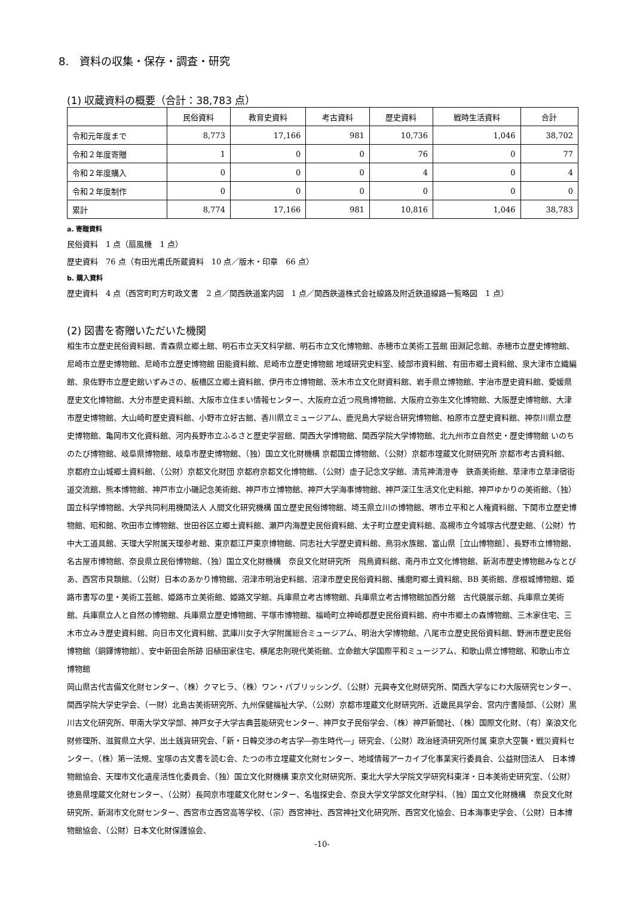8.　資料の収集・保存・調査・研究
(1) 収蔵資料の概要（合計：38,783 点）
| | 民俗資料 | 教育史資料 | 考古資料 | 歴史資料 | 戦時生活資料 | 合計 |
| --- | --- | --- | --- | --- | --- | --- |
| 令和元年度まで | 8,773 | 17,166 | 981 | 10,736 | 1,046 | 38,702 |
| 令和２年度寄贈 | 1 | 0 | 0 | 76 | 0 | 77 |
| 令和２年度購入 | 0 | 0 | 0 | 4 | 0 | 4 |
| 令和２年度制作 | 0 | 0 | 0 | 0 | 0 | 0 |
| 累計 | 8,774 | 17,166 | 981 | 10,816 | 1,046 | 38,783 |
a. 寄贈資料
民俗資料　1 点（扇風機　1 点）
歴史資料　76 点（有田光甫氏所蔵資料　10 点／版木・印章　66 点）
b. 購入資料
歴史資料　4 点（西宮町町方町政文書　2 点／関西鉄道案内図　1 点／関西鉄道株式会社線路及附近鉄道線路一覧略図　1 点）
(2) 図書を寄贈いただいた機関
相生市立歴史民俗資料館、青森県立郷土館、明石市立天文科学館、明石市立文化博物館、赤穂市立美術工芸館 田淵記念館、赤穂市立歴史博物館、尼崎市立歴史博物館、尼崎市立歴史博物館 田能資料館、尼崎市立歴史博物館 地域研究史料室、綾部市資料館、有田市郷土資料館、泉大津市立織編館、泉佐野市立歴史館いずみさの、板橋区立郷土資料館、伊丹市立博物館、茨木市立文化財資料館、岩手県立博物館、宇治市歴史資料館、愛媛県歴史文化博物館、大分市歴史資料館、大阪市立住まい情報センター、大阪府立近つ飛鳥博物館、大阪府立弥生文化博物館、大阪歴史博物館、大津市歴史博物館、大山崎町歴史資料館、小野市立好古館、香川県立ミュージアム、鹿児島大学総合研究博物館、柏原市立歴史資料館、神奈川県立歴史博物館、亀岡市文化資料館、河内長野市立ふるさと歴史学習館、関西大学博物館、関西学院大学博物館、北九州市立自然史・歴史博物館 いのちのたび博物館、岐阜県博物館、岐阜市歴史博物館、（独）国立文化財機構 京都国立博物館、（公財）京都市埋蔵文化財研究所 京都市考古資料館、京都府立山城郷土資料館、（公財）京都文化財団 京都府京都文化博物館、（公財）虚子記念文学館、清荒神清澄寺　鉄斎美術館、草津市立草津宿街道交流館、熊本博物館、神戸市立小磯記念美術館、神戸市立博物館、神戸大学海事博物館、神戸深江生活文化史料館、神戸ゆかりの美術館、（独）国立科学博物館、大学共同利用機関法人 人間文化研究機構 国立歴史民俗博物館、埼玉県立川の博物館、堺市立平和と人権資料館、下関市立歴史博物館、昭和館、吹田市立博物館、世田谷区立郷土資料館、瀬戸内海歴史民俗資料館、太子町立歴史資料館、高槻市立今城塚古代歴史館、（公財）竹中大工道具館、天理大学附属天理参考館、東京都江戸東京博物館、同志社大学歴史資料館、鳥羽水族館、富山県［立山博物館］、長野市立博物館、名古屋市博物館、奈良県立民俗博物館、（独）国立文化財機構　奈良文化財研究所　飛鳥資料館、南丹市立文化博物館、新潟市歴史博物館みなとぴあ、西宮市貝類館、（公財）日本のあかり博物館、沼津市明治史料館、沼津市歴史民俗資料館、播磨町郷土資料館、BB 美術館、彦根城博物館、姫路市書写の里・美術工芸館、姫路市立美術館、姫路文学館、兵庫県立考古博物館、兵庫県立考古博物館加西分館　古代鏡展示館、兵庫県立美術館、兵庫県立人と自然の博物館、兵庫県立歴史博物館、平塚市博物館、福崎町立神崎郡歴史民俗資料館、府中市郷土の森博物館、三木家住宅、三木市立みき歴史資料館、向日市文化資料館、武庫川女子大学附属総合ミュージアム、明治大学博物館、八尾市立歴史民俗資料館、野洲市歴史民俗博物館（銅鐸博物館）、安中新田会所跡 旧植田家住宅、横尾忠則現代美術館、立命館大学国際平和ミュージアム、和歌山県立博物館、和歌山市立博物館
岡山県古代吉備文化財センター、（株）クマヒラ、（株）ワン・パブリッシング、（公財）元興寺文化財研究所、関西大学なにわ大阪研究センター、関西学院大学史学会、（一財）北島古美術研究所、九州保健福祉大学、（公財）京都市埋蔵文化財研究所、近畿民具学会、宮内庁書陵部、（公財）黒川古文化研究所、甲南大学文学部、神戸女子大学古典芸能研究センター、神戸女子民俗学会、（株）神戸新聞社、（株）国際文化財、（有）楽浪文化財修理所、滋賀県立大学、出土銭貨研究会、「新・日韓交渉の考古学―弥生時代―」研究会、（公財）政治経済研究所付属 東京大空襲・戦災資料センター、（株）第一法規、宝塚の古文書を読む会、たつの市立埋蔵文化財センター、地域情報アーカイブ化事業実行委員会、公益財団法人　日本博物館協会、天理市文化遺産活性化委員会、（独）国立文化財機構 東京文化財研究所、東北大学大学院文学研究科東洋・日本美術史研究室、（公財）徳島県埋蔵文化財センター、（公財）長岡京市埋蔵文化財センター、名塩探史会、奈良大学文学部文化財学科、（独）国立文化財機構　奈良文化財研究所、新潟市文化財センター、西宮市立西宮高等学校、（宗）西宮神社、西宮神社文化研究所、西宮文化協会、日本海事史学会、（公財）日本博物館協会、（公財）日本文化財保護協会、
-10-